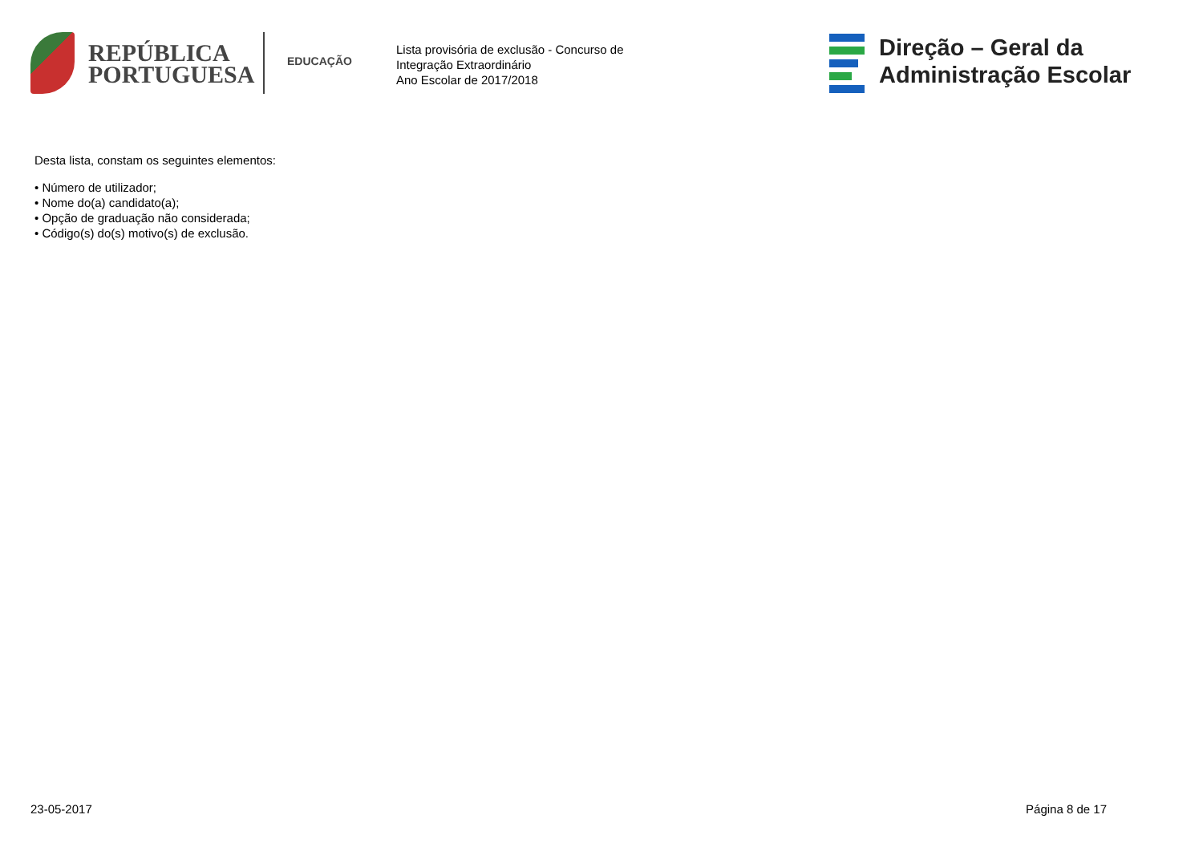REPÚBLICA
PORTUGUESA
EDUCAÇÃO
Lista provisória de exclusão - Concurso de
Integração Extraordinário
Ano Escolar de 2017/2018
Direção – Geral da
Administração Escolar
Desta lista, constam os seguintes elementos:
• Número de utilizador;
• Nome do(a) candidato(a);
• Opção de graduação não considerada;
• Código(s) do(s) motivo(s) de exclusão.
23-05-2017 Página 8 de 17